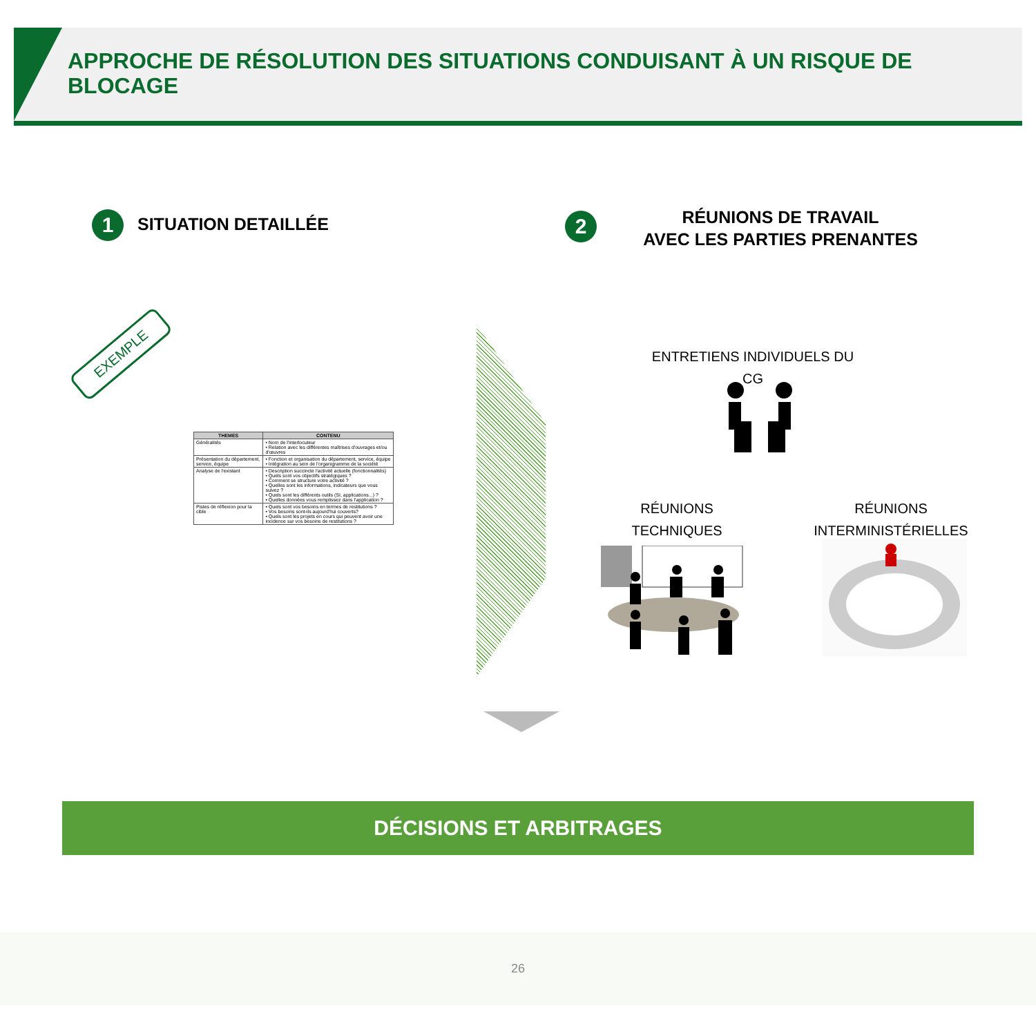APPROCHE DE RÉSOLUTION DES SITUATIONS CONDUISANT À UN RISQUE DE BLOCAGE
1 SITUATION DETAILLÉE 2
RÉUNIONS DE TRAVAIL
AVEC LES PARTIES PRENANTES
EXEMPLE
| THEMES | CONTENU |
| --- | --- |
| Généralités | • Nom de l'interlocuteur • Relation avec les différentes maîtrises d'ouvrages et/ou d'œuvres |
| Présentation du département, service, équipe | • Fonction et organisation du département, service, équipe • Intégration au sein de l'organigramme de la société |
| Analyse de l'existant | • Description succincte l'activité actuelle (fonctionnalités) • Quels sont vos objectifs stratégiques ? • Comment se structure votre activité ? • Quelles sont les informations, indicateurs que vous suivez ? • Quels sont les différents outils (SI, applications...) ? • Quelles données vous remplissez dans l'application ? |
| Pistes de réflexion pour la cible | • Quels sont vos besoins en termes de restitutions ? • Vos besoins sont-ils aujourd'hui couverts? • Quels sont les projets en cours qui peuvent avoir une incidence sur vos besoins de restitutions ? |
ENTRETIENS INDIVIDUELS DU CG
RÉUNIONS
TECHNIQUES
RÉUNIONS
INTERMINISTÉRIELLES
DÉCISIONS ET ARBITRAGES
26